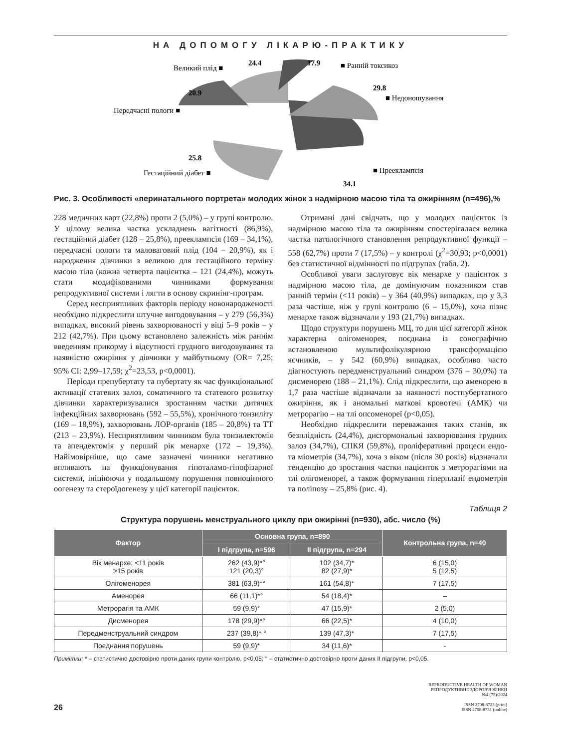НА ДОПОМОГУ ЛІКАРЮ-ПРАКТИКУ
Великий плід ■
24.4
17.9
■ Ранній токсикоз
29.8
■ Недоношування
20.9
Передчасні пологи ■
25.8
Гестаційний діабет ■
■ Прееклампсія
34.1
Рис. 3. Особливості «перинатального портрета» молодих жінок з надмірною масою тіла та ожирінням (n=496),%
228 медичних карт (22,8%) проти 2 (5,0%) – у групі контролю. У цілому велика частка ускладнень вагітності (86,9%), гестаційний діабет (128 – 25,8%), прееклампсія (169 – 34,1%), передчасні пологи та маловаговий плід (104 – 20,9%), як і народження дівчинки з великою для гестаційного терміну масою тіла (кожна четверта пацієнтка – 121 (24,4%), можуть стати модифікованими чинниками формування репродуктивної системи і лягти в основу скринінг-програм.
Серед несприятливих факторів періоду новонародженості необхідно підкреслити штучне вигодовування – у 279 (56,3%) випадках, високий рівень захворюваності у віці 5–9 років – у 212 (42,7%). При цьому встановлено залежність між раннім введенням прикорму і відсутності грудного вигодовування та наявністю ожиріння у дівчинки у майбутньому (OR= 7,25; 95% CI: 2,99–17,59; χ<sup>2</sup>=23,53, p<0,0001).
Періоди препубертату та пубертату як час функціональної активації статевих залоз, соматичного та статевого розвитку дівчинки характеризувалися зростанням частки дитячих інфекційних захворювань (592 – 55,5%), хронічного тонзиліту (169 – 18,9%), захворювань ЛОР-органів (185 – 20,8%) та ТТ (213 – 23,9%). Несприятливим чинником була тонзилектомія та апендектомія у перший рік менархе (172 – 19,3%). Найімовірніше, що саме зазначені чинники негативно впливають на функціонування гіпоталамо-гіпофізарної системи, ініціюючи у подальшому порушення повноцінного оогенезу та стероїдогенезу у цієї категорії пацієнток.
Отримані дані свідчать, що у молодих пацієнток із надмірною масою тіла та ожирінням спостерігалася велика частка патологічного становлення репродуктивної функції – 558 (62,7%) проти 7 (17,5%) – у контролі (χ<sup>2</sup>=30,93; p<0,0001) без статистичної відмінності по підгрупах (табл. 2).
Особливої уваги заслуговує вік менархе у пацієнток з надмірною масою тіла, де домінуючим показником став ранній термін (<11 років) – у 364 (40,9%) випадках, що у 3,3 раза частіше, ніж у групі контролю (6 – 15,0%), хоча пізнє менархе також відзначали у 193 (21,7%) випадках.
Щодо структури порушень МЦ, то для цієї категорії жінок характерна олігоменорея, поєднана із сонографічно встановленою мультифолікулярною трансформацією яєчників, – у 542 (60,9%) випадках, особливо часто діагностують передменструальний синдром (376 – 30,0%) та дисменорею (188 – 21,1%). Слід підкреслити, що аменорею в 1,7 раза частіше відзначали за наявності постпубертатного ожиріння, як і аномальні маткові кровотечі (АМК) чи метрорагію – на тлі опсоменореї (p<0,05).
Необхідно підкреслити переважання таких станів, як безплідність (24,4%), дисгормональні захворювання грудних залоз (34,7%), СПКЯ (59,8%), проліферативні процеси ендо- та міометрія (34,7%), хоча з віком (після 30 років) відзначали тенденцію до зростання частки пацієнток з метрорагіями на тлі олігоменореї, а також формування гіперплазії ендометрія та поліпозу – 25,8% (рис. 4).
Таблиця 2
Структура порушень менструального циклу при ожирінні (n=930), абс. число (%)
| Фактор | Основна група, n=890 | | Контрольна група, n=40 |
| --- | --- | --- | --- |
| | I підгрупа, n=596 | II підгрупа, n=294 | |
| Вік менархе: <11 років >15 років | 262 (43,9)*° 121 (20,3)° | 102 (34,7)* 82 (27,9)* | 6 (15,0) 5 (12,5) |
| Олігоменорея | 381 (63,9)*° | 161 (54,8)* | 7 (17,5) |
| Аменорея | 66 (11,1)*° | 54 (18,4)* | – |
| Метрорагія та АМК | 59 (9,9)° | 47 (15,9)* | 2 (5,0) |
| Дисменорея | 178 (29,9)*° | 66 (22,5)* | 4 (10,0) |
| Передменструальний синдром | 237 (39,8)* ° | 139 (47,3)* | 7 (17,5) |
| Поєднання порушень | 59 (9,9)* | 34 (11,6)* | - |
Примітки: * – статистично достовірно проти даних групи контролю, p<0,05; ° – статистично достовірно проти даних II підгрупи, p<0,05.
26
REPRODUCTIVE HEALTH OF WOMAN
РЕПРОДУКТИВНЕ ЗДОРОВ'Я ЖІНКИ
№4 (75)/2024
ISSN 2708-8723 (print)
ISSN 2708-8731 (online)